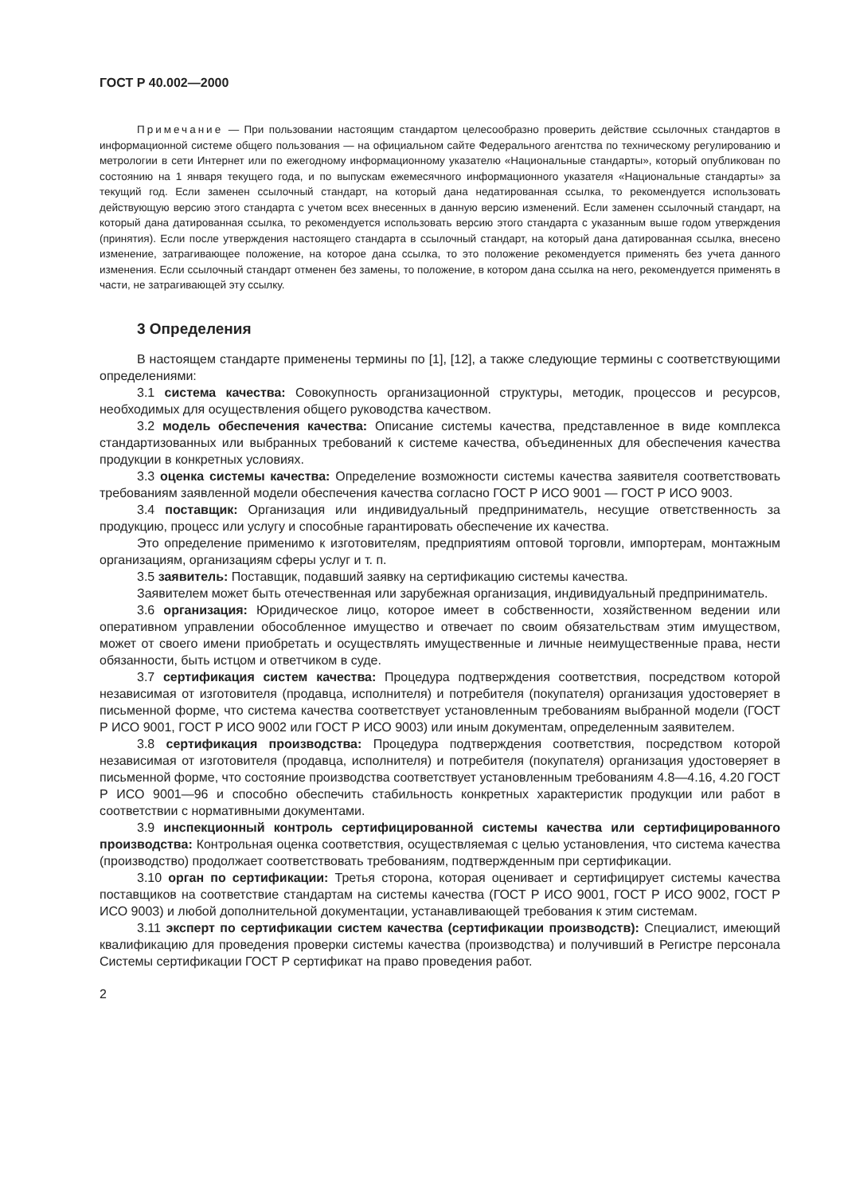ГОСТ Р 40.002—2000
Примечание — При пользовании настоящим стандартом целесообразно проверить действие ссылочных стандартов в информационной системе общего пользования — на официальном сайте Федерального агентства по техническому регулированию и метрологии в сети Интернет или по ежегодному информационному указателю «Национальные стандарты», который опубликован по состоянию на 1 января текущего года, и по выпускам ежемесячного информационного указателя «Национальные стандарты» за текущий год. Если заменен ссылочный стандарт, на который дана недатированная ссылка, то рекомендуется использовать действующую версию этого стандарта с учетом всех внесенных в данную версию изменений. Если заменен ссылочный стандарт, на который дана датированная ссылка, то рекомендуется использовать версию этого стандарта с указанным выше годом утверждения (принятия). Если после утверждения настоящего стандарта в ссылочный стандарт, на который дана датированная ссылка, внесено изменение, затрагивающее положение, на которое дана ссылка, то это положение рекомендуется применять без учета данного изменения. Если ссылочный стандарт отменен без замены, то положение, в котором дана ссылка на него, рекомендуется применять в части, не затрагивающей эту ссылку.
3 Определения
В настоящем стандарте применены термины по [1], [12], а также следующие термины с соответствующими определениями:
3.1 система качества: Совокупность организационной структуры, методик, процессов и ресурсов, необходимых для осуществления общего руководства качеством.
3.2 модель обеспечения качества: Описание системы качества, представленное в виде комплекса стандартизованных или выбранных требований к системе качества, объединенных для обеспечения качества продукции в конкретных условиях.
3.3 оценка системы качества: Определение возможности системы качества заявителя соответствовать требованиям заявленной модели обеспечения качества согласно ГОСТ Р ИСО 9001 — ГОСТ Р ИСО 9003.
3.4 поставщик: Организация или индивидуальный предприниматель, несущие ответственность за продукцию, процесс или услугу и способные гарантировать обеспечение их качества.
Это определение применимо к изготовителям, предприятиям оптовой торговли, импортерам, монтажным организациям, организациям сферы услуг и т. п.
3.5 заявитель: Поставщик, подавший заявку на сертификацию системы качества.
Заявителем может быть отечественная или зарубежная организация, индивидуальный предприниматель.
3.6 организация: Юридическое лицо, которое имеет в собственности, хозяйственном ведении или оперативном управлении обособленное имущество и отвечает по своим обязательствам этим имуществом, может от своего имени приобретать и осуществлять имущественные и личные неимущественные права, нести обязанности, быть истцом и ответчиком в суде.
3.7 сертификация систем качества: Процедура подтверждения соответствия, посредством которой независимая от изготовителя (продавца, исполнителя) и потребителя (покупателя) организация удостоверяет в письменной форме, что система качества соответствует установленным требованиям выбранной модели (ГОСТ Р ИСО 9001, ГОСТ Р ИСО 9002 или ГОСТ Р ИСО 9003) или иным документам, определенным заявителем.
3.8 сертификация производства: Процедура подтверждения соответствия, посредством которой независимая от изготовителя (продавца, исполнителя) и потребителя (покупателя) организация удостоверяет в письменной форме, что состояние производства соответствует установленным требованиям 4.8—4.16, 4.20 ГОСТ Р ИСО 9001—96 и способно обеспечить стабильность конкретных характеристик продукции или работ в соответствии с нормативными документами.
3.9 инспекционный контроль сертифицированной системы качества или сертифицированного производства: Контрольная оценка соответствия, осуществляемая с целью установления, что система качества (производство) продолжает соответствовать требованиям, подтвержденным при сертификации.
3.10 орган по сертификации: Третья сторона, которая оценивает и сертифицирует системы качества поставщиков на соответствие стандартам на системы качества (ГОСТ Р ИСО 9001, ГОСТ Р ИСО 9002, ГОСТ Р ИСО 9003) и любой дополнительной документации, устанавливающей требования к этим системам.
3.11 эксперт по сертификации систем качества (сертификации производств): Специалист, имеющий квалификацию для проведения проверки системы качества (производства) и получивший в Регистре персонала Системы сертификации ГОСТ Р сертификат на право проведения работ.
2